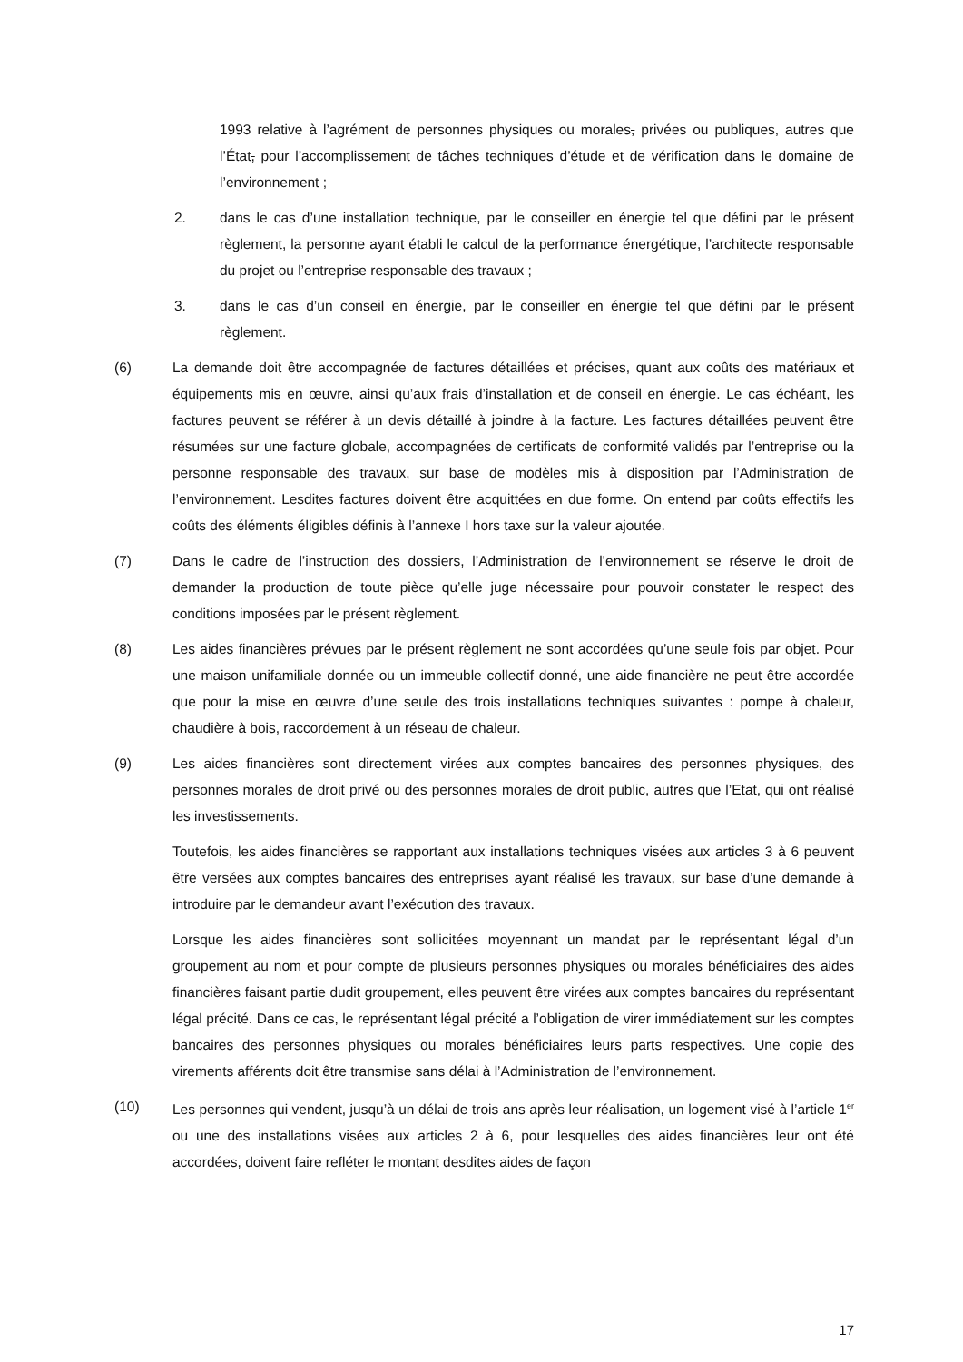1993 relative à l’agrément de personnes physiques ou morales, privées ou publiques, autres que l’État, pour l’accomplissement de tâches techniques d’étude et de vérification dans le domaine de l’environnement ;
2. dans le cas d’une installation technique, par le conseiller en énergie tel que défini par le présent règlement, la personne ayant établi le calcul de la performance énergétique, l’architecte responsable du projet ou l’entreprise responsable des travaux ;
3. dans le cas d’un conseil en énergie, par le conseiller en énergie tel que défini par le présent règlement.
(6) La demande doit être accompagnée de factures détaillées et précises, quant aux coûts des matériaux et équipements mis en œuvre, ainsi qu’aux frais d’installation et de conseil en énergie. Le cas échéant, les factures peuvent se référer à un devis détaillé à joindre à la facture. Les factures détaillées peuvent être résumées sur une facture globale, accompagnées de certificats de conformité validés par l’entreprise ou la personne responsable des travaux, sur base de modèles mis à disposition par l’Administration de l’environnement. Lesdites factures doivent être acquittées en due forme. On entend par coûts effectifs les coûts des éléments éligibles définis à l’annexe I hors taxe sur la valeur ajoutée.
(7) Dans le cadre de l’instruction des dossiers, l’Administration de l’environnement se réserve le droit de demander la production de toute pièce qu’elle juge nécessaire pour pouvoir constater le respect des conditions imposées par le présent règlement.
(8) Les aides financières prévues par le présent règlement ne sont accordées qu’une seule fois par objet. Pour une maison unifamiliale donnée ou un immeuble collectif donné, une aide financière ne peut être accordée que pour la mise en œuvre d’une seule des trois installations techniques suivantes : pompe à chaleur, chaudière à bois, raccordement à un réseau de chaleur.
(9) Les aides financières sont directement virées aux comptes bancaires des personnes physiques, des personnes morales de droit privé ou des personnes morales de droit public, autres que l’Etat, qui ont réalisé les investissements.
Toutefois, les aides financières se rapportant aux installations techniques visées aux articles 3 à 6 peuvent être versées aux comptes bancaires des entreprises ayant réalisé les travaux, sur base d’une demande à introduire par le demandeur avant l’exécution des travaux.
Lorsque les aides financières sont sollicitées moyennant un mandat par le représentant légal d’un groupement au nom et pour compte de plusieurs personnes physiques ou morales bénéficiaires des aides financières faisant partie dudit groupement, elles peuvent être virées aux comptes bancaires du représentant légal précité. Dans ce cas, le représentant légal précité a l’obligation de virer immédiatement sur les comptes bancaires des personnes physiques ou morales bénéficiaires leurs parts respectives. Une copie des virements afférents doit être transmise sans délai à l’Administration de l’environnement.
(10) Les personnes qui vendent, jusqu’à un délai de trois ans après leur réalisation, un logement visé à l’article 1<sup>er</sup> ou une des installations visées aux articles 2 à 6, pour lesquelles des aides financières leur ont été accordées, doivent faire refléter le montant desdites aides de façon
17